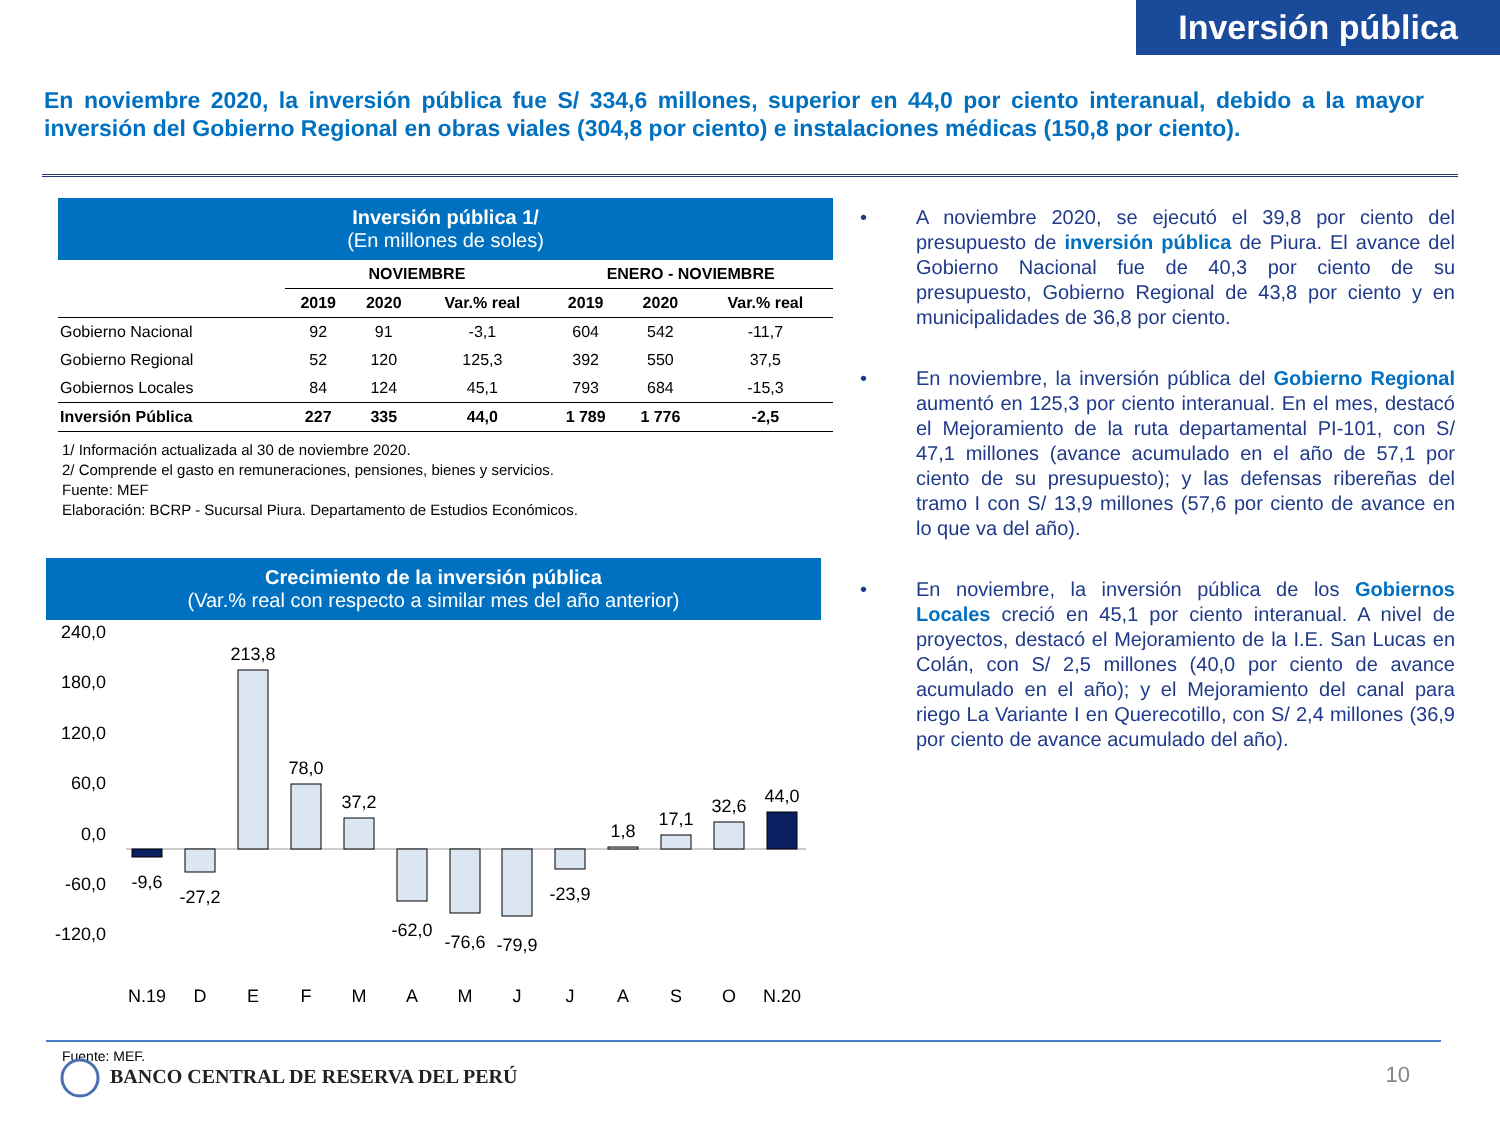Inversión pública
En noviembre 2020, la inversión pública fue S/ 334,6 millones, superior en 44,0 por ciento interanual, debido a la mayor inversión del Gobierno Regional en obras viales (304,8 por ciento) e instalaciones médicas (150,8 por ciento).
Inversión pública 1/
(En millones de soles)
| | NOVIEMBRE | | | ENERO - NOVIEMBRE | | |
| --- | --- | --- | --- | --- | --- | --- |
| | 2019 | 2020 | Var.% real | 2019 | 2020 | Var.% real |
| Gobierno Nacional | 92 | 91 | -3,1 | 604 | 542 | -11,7 |
| Gobierno Regional | 52 | 120 | 125,3 | 392 | 550 | 37,5 |
| Gobiernos Locales | 84 | 124 | 45,1 | 793 | 684 | -15,3 |
| Inversión Pública | 227 | 335 | 44,0 | 1 789 | 1 776 | -2,5 |
1/ Información actualizada al 30 de noviembre 2020.
2/ Comprende el gasto en remuneraciones, pensiones, bienes y servicios.
Fuente: MEF
Elaboración: BCRP - Sucursal Piura. Departamento de Estudios Económicos.
Crecimiento de la inversión pública
(Var.% real con respecto a similar mes del año anterior)
240,0
180,0
120,0
60,0
0,0
-60,0
-120,0
-9,6
-27,2
213,8
78,0
37,2
-62,0
-76,6
-79,9
-23,9
1,8
17,1
32,6
44,0
N.19
D
E
F
M
A
M
J
J
A
S
O
N.20
Fuente: MEF.
• A noviembre 2020, se ejecutó el 39,8 por ciento del presupuesto de inversión pública de Piura. El avance del Gobierno Nacional fue de 40,3 por ciento de su presupuesto, Gobierno Regional de 43,8 por ciento y en municipalidades de 36,8 por ciento.
• En noviembre, la inversión pública del Gobierno Regional aumentó en 125,3 por ciento interanual. En el mes, destacó el Mejoramiento de la ruta departamental PI-101, con S/ 47,1 millones (avance acumulado en el año de 57,1 por ciento de su presupuesto); y las defensas ribereñas del tramo I con S/ 13,9 millones (57,6 por ciento de avance en lo que va del año).
• En noviembre, la inversión pública de los Gobiernos Locales creció en 45,1 por ciento interanual. A nivel de proyectos, destacó el Mejoramiento de la I.E. San Lucas en Colán, con S/ 2,5 millones (40,0 por ciento de avance acumulado en el año); y el Mejoramiento del canal para riego La Variante I en Querecotillo, con S/ 2,4 millones (36,9 por ciento de avance acumulado del año).
BANCO CENTRAL DE RESERVA DEL PERÚ
10